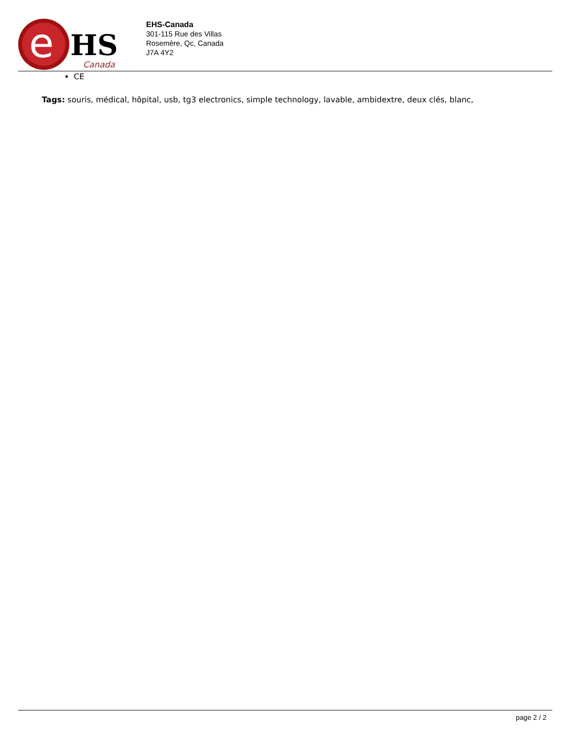e
HS
Canada
EHS-Canada
301-115 Rue des Villas
Rosemère, Qc, Canada
J7A 4Y2
CE
Tags: souris, médical, hôpital, usb, tg3 electronics, simple technology, lavable, ambidextre, deux clés, blanc,
page 2 / 2